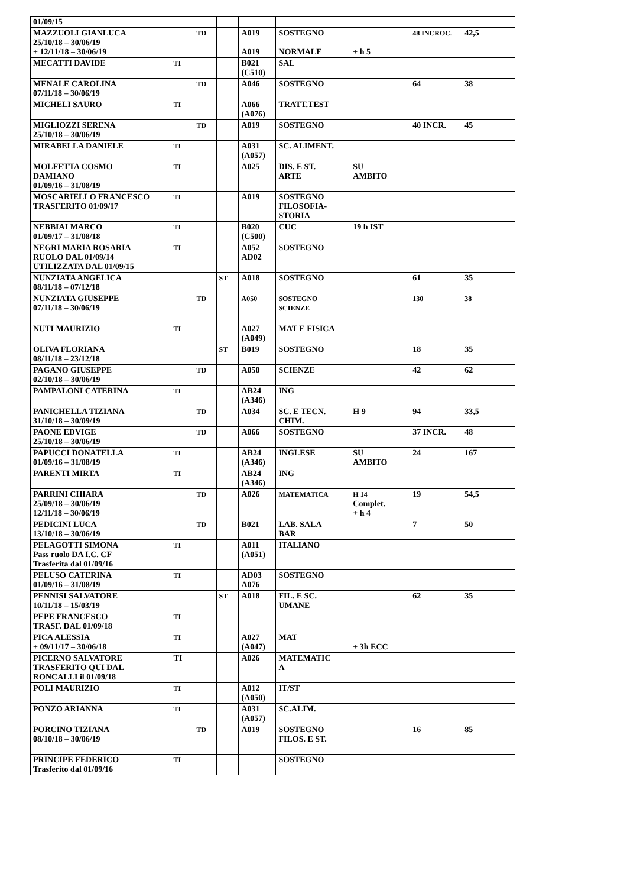| 01/09/15 | | | | | | | | |
| MAZZUOLI GIANLUCA 25/10/18 – 30/06/19 + 12/11/18 – 30/06/19 | | TD | | A019 A019 | SOSTEGNO NORMALE | + h 5 | 48 INCROC. | 42,5 |
| MECATTI DAVIDE | TI | | | B021 (C510) | SAL | | | |
| MENALE CAROLINA 07/11/18 – 30/06/19 | | TD | | A046 | SOSTEGNO | | 64 | 38 |
| MICHELI SAURO | TI | | | A066 (A076) | TRATT.TEST | | | |
| MIGLIOZZI SERENA 25/10/18 – 30/06/19 | | TD | | A019 | SOSTEGNO | | 40 INCR. | 45 |
| MIRABELLA DANIELE | TI | | | A031 (A057) | SC. ALIMENT. | | | |
| MOLFETTA COSMO DAMIANO 01/09/16 – 31/08/19 | TI | | | A025 | DIS. E ST. ARTE | SU AMBITO | | |
| MOSCARIELLO FRANCESCO TRASFERITO 01/09/17 | TI | | | A019 | SOSTEGNO FILOSOFIA- STORIA | | | |
| NEBBIAI MARCO 01/09/17 – 31/08/18 | TI | | | B020 (C500) | CUC | 19 h IST | | |
| NEGRI MARIA ROSARIA RUOLO DAL 01/09/14 UTILIZZATA DAL 01/09/15 | TI | | | A052 AD02 | SOSTEGNO | | | |
| NUNZIATA ANGELICA 08/11/18 – 07/12/18 | | | ST | A018 | SOSTEGNO | | 61 | 35 |
| NUNZIATA GIUSEPPE 07/11/18 – 30/06/19 | | TD | | A050 | SOSTEGNO SCIENZE | | 130 | 38 |
| NUTI MAURIZIO | TI | | | A027 (A049) | MAT E FISICA | | | |
| OLIVA FLORIANA 08/11/18 – 23/12/18 | | | ST | B019 | SOSTEGNO | | 18 | 35 |
| PAGANO GIUSEPPE 02/10/18 – 30/06/19 | | TD | | A050 | SCIENZE | | 42 | 62 |
| PAMPALONI CATERINA | TI | | | AB24 (A346) | ING | | | |
| PANICHELLA TIZIANA 31/10/18 – 30/09/19 | | TD | | A034 | SC. E TECN. CHIM. | H 9 | 94 | 33,5 |
| PAONE EDVIGE 25/10/18 – 30/06/19 | | TD | | A066 | SOSTEGNO | | 37 INCR. | 48 |
| PAPUCCI DONATELLA 01/09/16 – 31/08/19 | TI | | | AB24 (A346) | INGLESE | SU AMBITO | 24 | 167 |
| PARENTI MIRTA | TI | | | AB24 (A346) | ING | | | |
| PARRINI CHIARA 25/09/18 – 30/06/19 12/11/18 – 30/06/19 | | TD | | A026 | MATEMATICA | H 14 Complet. + h 4 | 19 | 54,5 |
| PEDICINI LUCA 13/10/18 – 30/06/19 | | TD | | B021 | LAB. SALA BAR | | 7 | 50 |
| PELAGOTTI SIMONA Pass ruolo DA I.C. CF Trasferita dal 01/09/16 | TI | | | A011 (A051) | ITALIANO | | | |
| PELUSO CATERINA 01/09/16 – 31/08/19 | TI | | | AD03 A076 | SOSTEGNO | | | |
| PENNISI SALVATORE 10/11/18 – 15/03/19 | | | ST | A018 | FIL. E SC. UMANE | | 62 | 35 |
| PEPE FRANCESCO TRASF. DAL 01/09/18 | TI | | | | | | | |
| PICA ALESSIA + 09/11/17 – 30/06/18 | TI | | | A027 (A047) | MAT | + 3h ECC | | |
| PICERNO SALVATORE TRASFERITO QUI DAL RONCALLI il 01/09/18 | TI | | | A026 | MATEMATIC A | | | |
| POLI MAURIZIO | TI | | | A012 (A050) | IT/ST | | | |
| PONZO ARIANNA | TI | | | A031 (A057) | SC.ALIM. | | | |
| PORCINO TIZIANA 08/10/18 – 30/06/19 | | TD | | A019 | SOSTEGNO FILOS. E ST. | | 16 | 85 |
| PRINCIPE FEDERICO Trasferito dal 01/09/16 | TI | | | | SOSTEGNO | | | |